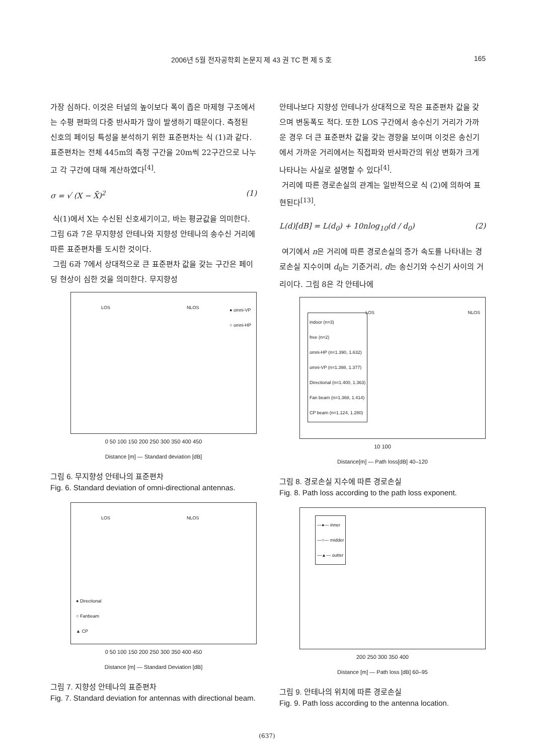2006년 5월 전자공학회 논문지 제 43 권 TC 편 제 5 호 165
가장 심하다. 이것은 터널의 높이보다 폭이 좁은 마제형 구조에서는 수평 편파의 다중 반사파가 많이 발생하기 때문이다. 측정된 신호의 페이딩 특성을 분석하기 위한 표준편차는 식 (1)과 같다. 표준편차는 전체 445m의 측정 구간을 20m씩 22구간으로 나누고 각 구간에 대해 계산하였다<sup>[4]</sup>.
σ = √ (X − X̄)<sup>2</sup> (1)
식(1)에서 X는 수신된 신호세기이고, 바는 평균값을 의미한다. 그림 6과 7은 무지향성 안테나와 지향성 안테나의 송수신 거리에 따른 표준편차를 도시한 것이다.
그림 6과 7에서 상대적으로 큰 표준편차 값을 갖는 구간은 페이딩 현상이 심한 것을 의미한다. 무지향성
LOS NLOS ● omni-VP
○ omni-HP
0 50 100 150 200 250 300 350 400 450
Distance [m] — Standard deviation [dB]
그림 6. 무지향성 안테나의 표준편차
Fig. 6. Standard deviation of omni-directional antennas.
LOS NLOS
● Directional
○ Fanbeam
▲ CP
0 50 100 150 200 250 300 350 400 450
Distance [m] — Standard Deviation [dB]
그림 7. 지향성 안테나의 표준편차
Fig. 7. Standard deviation for antennas with directional beam.
안테나보다 지향성 안테나가 상대적으로 작은 표준편차 값을 갖으며 변동폭도 적다. 또한 LOS 구간에서 송수신기 거리가 가까운 경우 더 큰 표준편차 값을 갖는 경향을 보이며 이것은 송신기에서 가까운 거리에서는 직접파와 반사파간의 위상 변화가 크게 나타나는 사실로 설명할 수 있다<sup>[4]</sup>.
거리에 따른 경로손실의 관계는 일반적으로 식 (2)에 의하여 표현된다<sup>[13]</sup>.
L(d)[dB] = L(d<sub>0</sub>) + 10nlog<sub>10</sub>(d / d<sub>0</sub>) (2)
여기에서 n은 거리에 따른 경로손실의 증가 속도를 나타내는 경로손실 지수이며 d<sub>0</sub>는 기준거리, d는 송신기와 수신기 사이의 거리이다. 그림 8은 각 안테나에
LOS NLOS
indoor (n=3)
free (n=2)
omni-HP (n=1.390, 1.632)
omni-VP (n=1.398, 1.377)
Directional (n=1.400, 1.363)
Fan beam (n=1.368, 1.414)
CP beam (n=1.124, 1.280)
10 100
Distance[m] — Path loss[dB] 40–120
그림 8. 경로손실 지수에 따른 경로손실
Fig. 8. Path loss according to the path loss exponent.
—●— inner
—○— midder
—▲— outter
200 250 300 350 400
Distance [m] — Path loss [dB] 60–95
그림 9. 안테나의 위치에 따른 경로손실
Fig. 9. Path loss according to the antenna location.
(637)